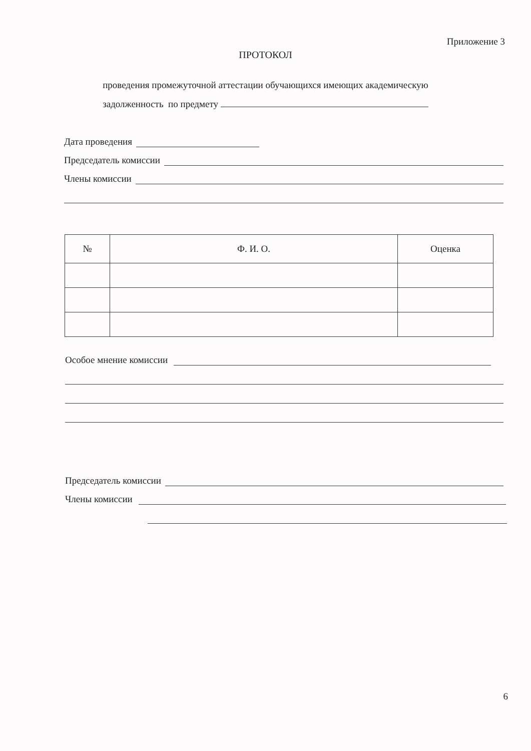Приложение 3
ПРОТОКОЛ
проведения промежуточной аттестации обучающихся имеющих академическую
задолженность по предмету
Дата проведения
Председатель комиссии
Члены комиссии
| № | Ф. И. О. | Оценка |
| --- | --- | --- |
Особое мнение комиссии
Председатель комиссии
Члены комиссии
6